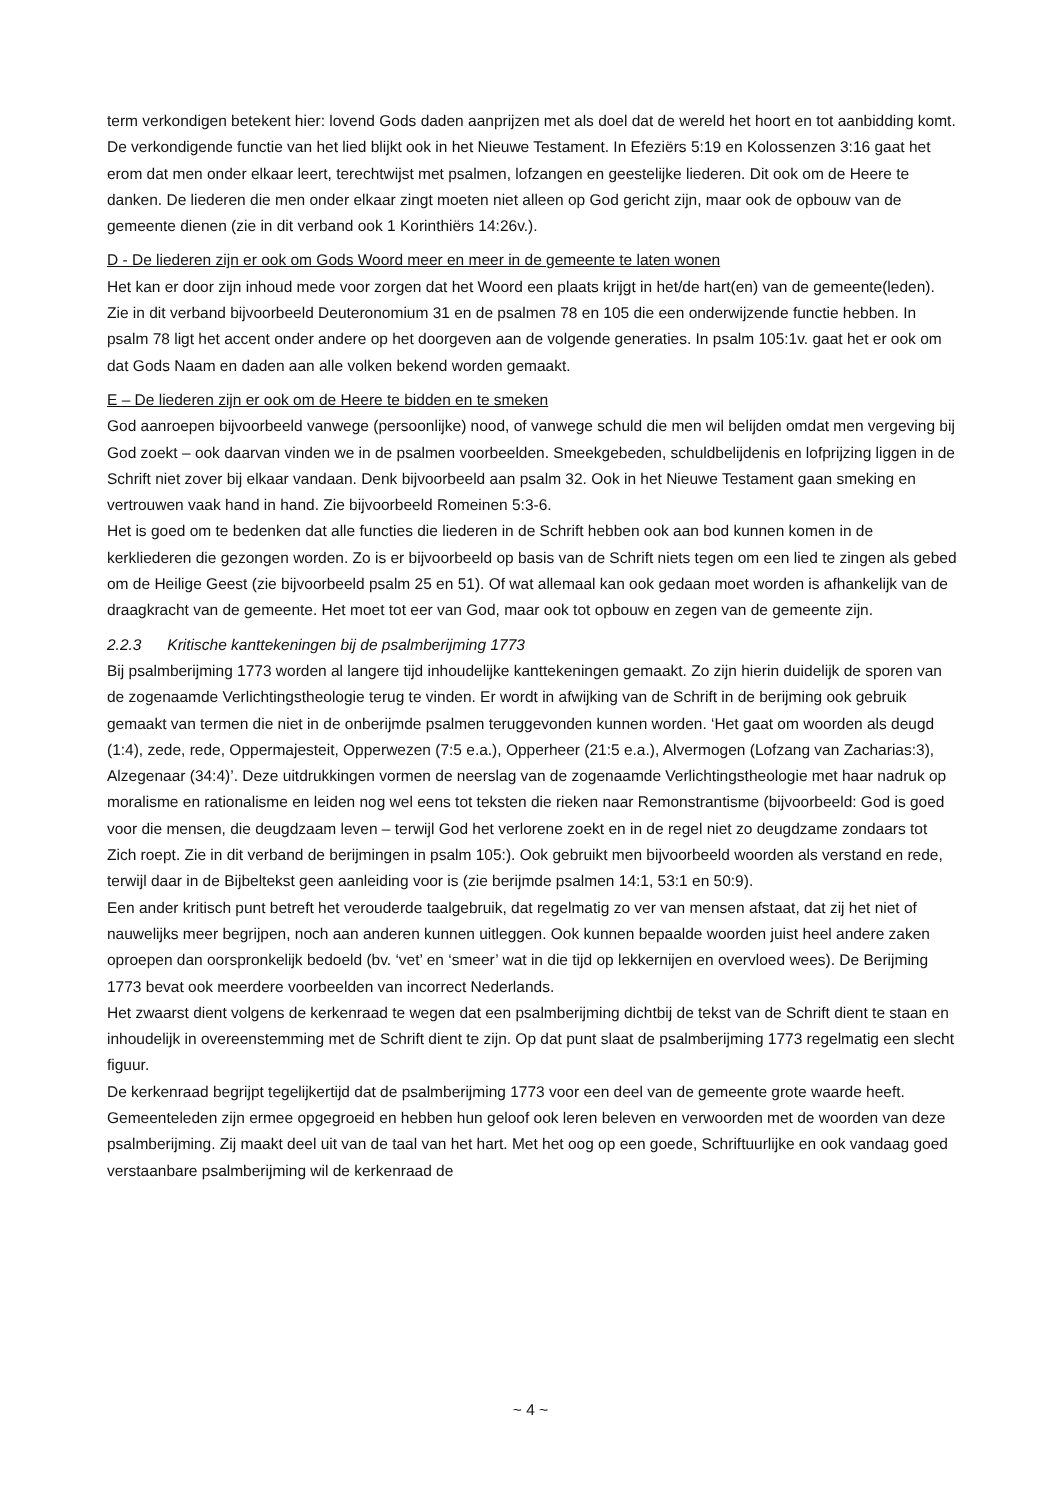term verkondigen betekent hier: lovend Gods daden aanprijzen met als doel dat de wereld het hoort en tot aanbidding komt.
De verkondigende functie van het lied blijkt ook in het Nieuwe Testament. In Efeziërs 5:19 en Kolossenzen 3:16 gaat het erom dat men onder elkaar leert, terechtwijst met psalmen, lofzangen en geestelijke liederen. Dit ook om de Heere te danken. De liederen die men onder elkaar zingt moeten niet alleen op God gericht zijn, maar ook de opbouw van de gemeente dienen (zie in dit verband ook 1 Korinthiërs 14:26v.).
D - De liederen zijn er ook om Gods Woord meer en meer in de gemeente te laten wonen
Het kan er door zijn inhoud mede voor zorgen dat het Woord een plaats krijgt in het/de hart(en) van de gemeente(leden). Zie in dit verband bijvoorbeeld Deuteronomium 31 en de psalmen 78 en 105 die een onderwijzende functie hebben. In psalm 78 ligt het accent onder andere op het doorgeven aan de volgende generaties. In psalm 105:1v. gaat het er ook om dat Gods Naam en daden aan alle volken bekend worden gemaakt.
E – De liederen zijn er ook om de Heere te bidden en te smeken
God aanroepen bijvoorbeeld vanwege (persoonlijke) nood, of vanwege schuld die men wil belijden omdat men vergeving bij God zoekt – ook daarvan vinden we in de psalmen voorbeelden. Smeekgebeden, schuldbelijdenis en lofprijzing liggen in de Schrift niet zover bij elkaar vandaan. Denk bijvoorbeeld aan psalm 32. Ook in het Nieuwe Testament gaan smeking en vertrouwen vaak hand in hand. Zie bijvoorbeeld Romeinen 5:3-6.
Het is goed om te bedenken dat alle functies die liederen in de Schrift hebben ook aan bod kunnen komen in de kerkliederen die gezongen worden. Zo is er bijvoorbeeld op basis van de Schrift niets tegen om een lied te zingen als gebed om de Heilige Geest (zie bijvoorbeeld psalm 25 en 51). Of wat allemaal kan ook gedaan moet worden is afhankelijk van de draagkracht van de gemeente. Het moet tot eer van God, maar ook tot opbouw en zegen van de gemeente zijn.
2.2.3 Kritische kanttekeningen bij de psalmberijming 1773
Bij psalmberijming 1773 worden al langere tijd inhoudelijke kanttekeningen gemaakt. Zo zijn hierin duidelijk de sporen van de zogenaamde Verlichtingstheologie terug te vinden. Er wordt in afwijking van de Schrift in de berijming ook gebruik gemaakt van termen die niet in de onberijmde psalmen teruggevonden kunnen worden. ‘Het gaat om woorden als deugd (1:4), zede, rede, Oppermajesteit, Opperwezen (7:5 e.a.), Opperheer (21:5 e.a.), Alvermogen (Lofzang van Zacharias:3), Alzegenaar (34:4)’. Deze uitdrukkingen vormen de neerslag van de zogenaamde Verlichtingstheologie met haar nadruk op moralisme en rationalisme en leiden nog wel eens tot teksten die rieken naar Remonstrantisme (bijvoorbeeld: God is goed voor die mensen, die deugdzaam leven – terwijl God het verlorene zoekt en in de regel niet zo deugdzame zondaars tot Zich roept. Zie in dit verband de berijmingen in psalm 105:). Ook gebruikt men bijvoorbeeld woorden als verstand en rede, terwijl daar in de Bijbeltekst geen aanleiding voor is (zie berijmde psalmen 14:1, 53:1 en 50:9).
Een ander kritisch punt betreft het verouderde taalgebruik, dat regelmatig zo ver van mensen afstaat, dat zij het niet of nauwelijks meer begrijpen, noch aan anderen kunnen uitleggen. Ook kunnen bepaalde woorden juist heel andere zaken oproepen dan oorspronkelijk bedoeld (bv. ‘vet’ en ‘smeer’ wat in die tijd op lekkernijen en overvloed wees). De Berijming 1773 bevat ook meerdere voorbeelden van incorrect Nederlands.
Het zwaarst dient volgens de kerkenraad te wegen dat een psalmberijming dichtbij de tekst van de Schrift dient te staan en inhoudelijk in overeenstemming met de Schrift dient te zijn. Op dat punt slaat de psalmberijming 1773 regelmatig een slecht figuur.
De kerkenraad begrijpt tegelijkertijd dat de psalmberijming 1773 voor een deel van de gemeente grote waarde heeft. Gemeenteleden zijn ermee opgegroeid en hebben hun geloof ook leren beleven en verwoorden met de woorden van deze psalmberijming. Zij maakt deel uit van de taal van het hart. Met het oog op een goede, Schriftuurlijke en ook vandaag goed verstaanbare psalmberijming wil de kerkenraad de
~ 4 ~